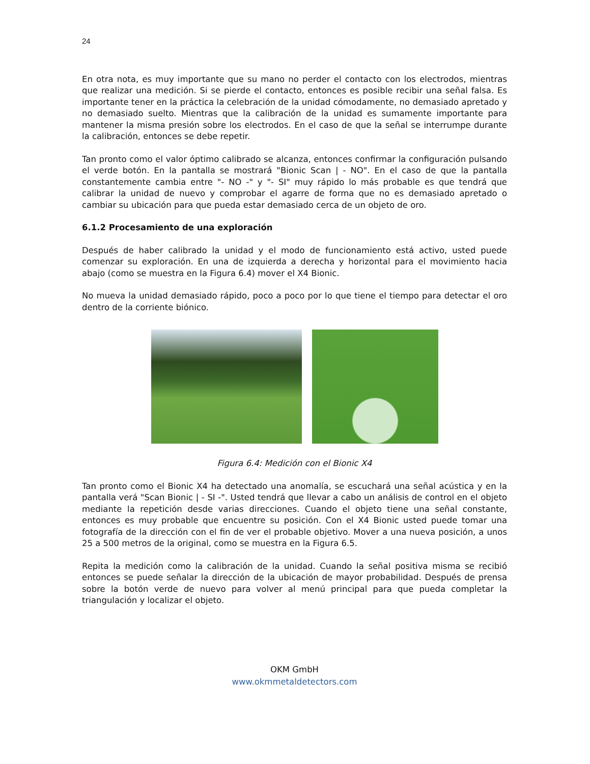24
En otra nota, es muy importante que su mano no perder el contacto con los electrodos, mientras que realizar una medición. Si se pierde el contacto, entonces es posible recibir una señal falsa. Es importante tener en la práctica la celebración de la unidad cómodamente, no demasiado apretado y no demasiado suelto. Mientras que la calibración de la unidad es sumamente importante para mantener la misma presión sobre los electrodos. En el caso de que la señal se interrumpe durante la calibración, entonces se debe repetir.
Tan pronto como el valor óptimo calibrado se alcanza, entonces confirmar la configuración pulsando el verde botón. En la pantalla se mostrará "Bionic Scan | - NO". En el caso de que la pantalla constantemente cambia entre "- NO -" y "- SI" muy rápido lo más probable es que tendrá que calibrar la unidad de nuevo y comprobar el agarre de forma que no es demasiado apretado o cambiar su ubicación para que pueda estar demasiado cerca de un objeto de oro.
6.1.2 Procesamiento de una exploración
Después de haber calibrado la unidad y el modo de funcionamiento está activo, usted puede comenzar su exploración. En una de izquierda a derecha y horizontal para el movimiento hacia abajo (como se muestra en la Figura 6.4) mover el X4 Bionic.
No mueva la unidad demasiado rápido, poco a poco por lo que tiene el tiempo para detectar el oro dentro de la corriente biónico.
Figura 6.4: Medición con el Bionic X4
Tan pronto como el Bionic X4 ha detectado una anomalía, se escuchará una señal acústica y en la pantalla verá "Scan Bionic | - SI -". Usted tendrá que llevar a cabo un análisis de control en el objeto mediante la repetición desde varias direcciones. Cuando el objeto tiene una señal constante, entonces es muy probable que encuentre su posición. Con el X4 Bionic usted puede tomar una fotografía de la dirección con el fin de ver el probable objetivo. Mover a una nueva posición, a unos 25 a 500 metros de la original, como se muestra en la Figura 6.5.
Repita la medición como la calibración de la unidad. Cuando la señal positiva misma se recibió entonces se puede señalar la dirección de la ubicación de mayor probabilidad. Después de prensa sobre la botón verde de nuevo para volver al menú principal para que pueda completar la triangulación y localizar el objeto.
OKM GmbH
www.okmmetaldetectors.com